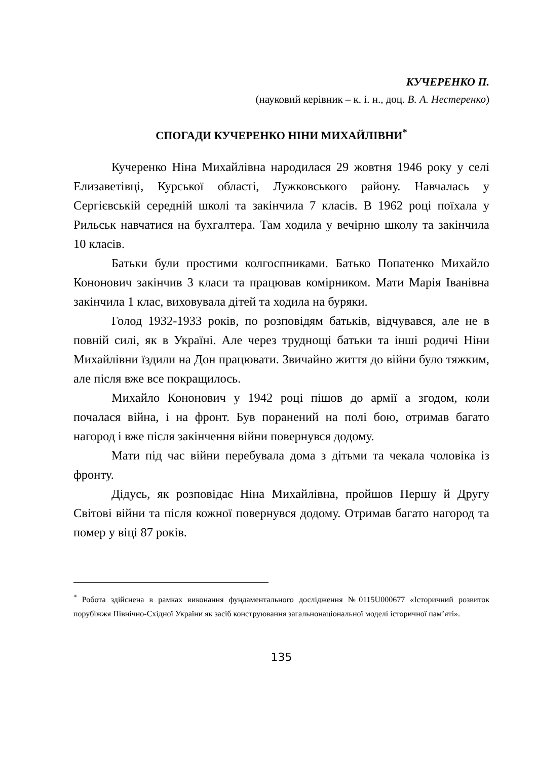КУЧЕРЕНКО П.
(науковий керівник – к. і. н., доц. В. А. Нестеренко)
СПОГАДИ КУЧЕРЕНКО НІНИ МИХАЙЛІВНИ<sup>*</sup>
Кучеренко Ніна Михайлівна народилася 29 жовтня 1946 року у селі Елизаветівці, Курської області, Лужковського району. Навчалась у Сергієвській середній школі та закінчила 7 класів. В 1962 році поїхала у Рильськ навчатися на бухгалтера. Там ходила у вечірню школу та закінчила 10 класів.
Батьки були простими колгоспниками. Батько Попатенко Михайло Кононович закінчив 3 класи та працював комірником. Мати Марія Іванівна закінчила 1 клас, виховувала дітей та ходила на буряки.
Голод 1932-1933 років, по розповідям батьків, відчувався, але не в повній силі, як в Україні. Але через труднощі батьки та інші родичі Ніни Михайлівни їздили на Дон працювати. Звичайно життя до війни було тяжким, але після вже все покращилось.
Михайло Кононович у 1942 році пішов до армії а згодом, коли почалася війна, і на фронт. Був поранений на полі бою, отримав багато нагород і вже після закінчення війни повернувся додому.
Мати під час війни перебувала дома з дітьми та чекала чоловіка із фронту.
Дідусь, як розповідає Ніна Михайлівна, пройшов Першу й Другу Світові війни та після кожної повернувся додому. Отримав багато нагород та помер у віці 87 років.
<sup>*</sup> Робота здійснена в рамках виконання фундаментального дослідження №0115U000677 «Історичний розвиток порубіжжя Північно-Східної України як засіб конструювання загальнонаціональної моделі історичної пам’яті».
135